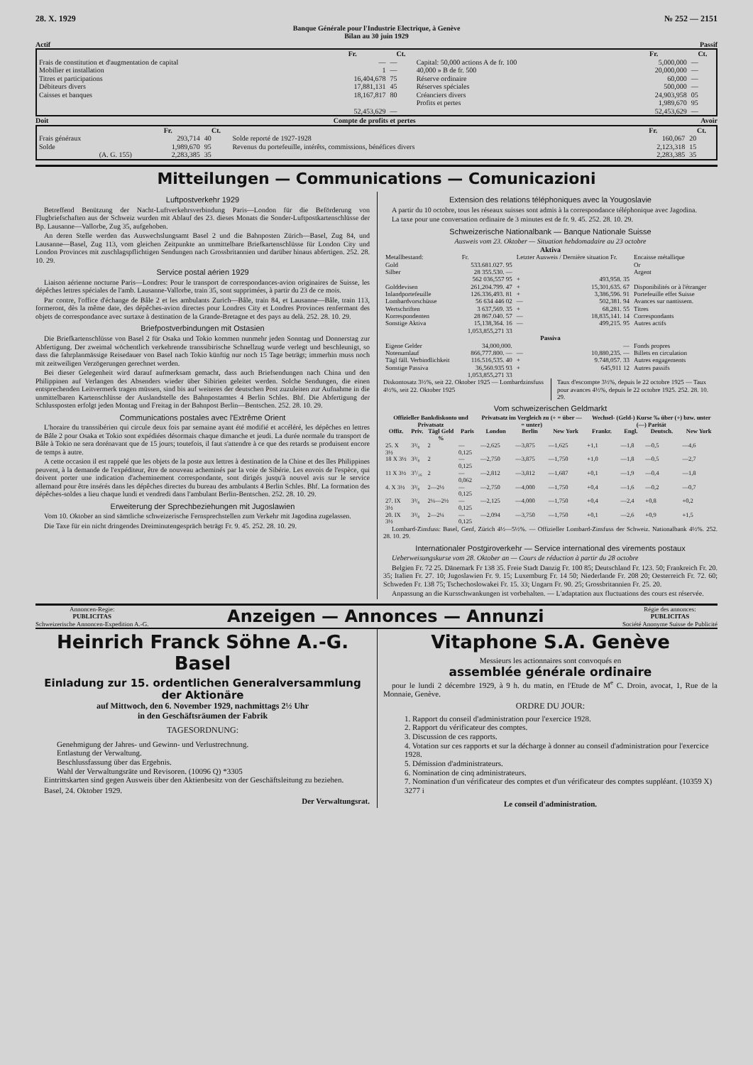28. X. 1929 № 252 — 2151
Banque Générale pour l'Industrie Electrique, à Genève
Bilan au 30 juin 1929
Actif Passif
| | Fr. | Ct. | | Fr. | Ct. |
| Frais de constitution et d'augmentation de capital | — | — | Capital: 50,000 actions A de fr. 100 | 5,000,000 | — |
| Mobilier et installation | 1 | — | 40,000 » B de fr. 500 | 20,000,000 | — |
| Titres et participations | 16,404,678 | 75 | Réserve ordinaire | 60,000 | — |
| Débiteurs divers | 17,881,131 | 45 | Réserves spéciales | 500,000 | — |
| Caisses et banques | 18,167,817 | 80 | Créanciers divers | 24,903,958 | 05 |
| | | | Profits et pertes | 1,989,670 | 95 |
| | 52,453,629 | — | | 52,453,629 | — |
Doit Compte de profits et pertes Avoir
| | Fr. | Ct. | | Fr. | Ct. |
| Frais généraux | 293,714 | 40 | Solde reporté de 1927-1928 | 160,067 | 20 |
| Solde | 1,989,670 | 95 | Revenus du portefeuille, intérêts, commissions, bénéfices divers | 2,123,318 | 15 |
| (A. G. 155) | 2,283,385 | 35 | | 2,283,385 | 35 |
Mitteilungen — Communications — Comunicazioni
Luftpostverkehr 1929
Betreffend Benützung der Nacht-Luftverkehrsverbindung Paris—London für die Beförderung von Flugbriefschaften aus der Schweiz wurden mit Ablauf des 23. dieses Monats die Sonder-Luftpostkartenschlüsse der Bp. Lausanne—Vallorbe, Zug 35, aufgehoben.
An deren Stelle werden das Auswechslungsamt Basel 2 und die Bahnposten Zürich—Basel, Zug 84, und Lausanne—Basel, Zug 113, vom gleichen Zeitpunkte an unmittelbare Briefkartenschlüsse für London City und London Provinces mit zuschlagspflichtigen Sendungen nach Grossbritannien und darüber hinaus abfertigen. 252. 28. 10. 29.
Service postal aérien 1929
Liaison aérienne nocturne Paris—Londres: Pour le transport de correspondances-avion originaires de Suisse, les dépêches lettres spéciales de l'amb. Lausanne-Vallorbe, train 35, sont supprimées, à partir du 23 de ce mois.
Par contre, l'office d'échange de Bâle 2 et les ambulants Zurich—Bâle, train 84, et Lausanne—Bâle, train 113, formeront, dès la même date, des dépêches-avion directes pour Londres City et Londres Provinces renfermant des objets de correspondance avec surtaxe à destination de la Grande-Bretagne et des pays au delà. 252. 28. 10. 29.
Briefpostverbindungen mit Ostasien
Die Briefkartenschlüsse von Basel 2 für Osaka und Tokio kommen nunmehr jeden Sonntag und Donnerstag zur Abfertigung. Der zweimal wöchentlich verkehrende transsibirische Schnellzug wurde verlegt und beschleunigt, so dass die fahrplanmässige Reisedauer von Basel nach Tokio künftig nur noch 15 Tage beträgt; immerhin muss noch mit zeitweiligen Verzögerungen gerechnet werden.
Bei dieser Gelegenheit wird darauf aufmerksam gemacht, dass auch Briefsendungen nach China und den Philippinen auf Verlangen des Absenders wieder über Sibirien geleitet werden. Solche Sendungen, die einen entsprechenden Leitvermerk tragen müssen, sind bis auf weiteres der deutschen Post zuzuleiten zur Aufnahme in die unmittelbaren Kartenschlüsse der Auslandstelle des Bahnpostamtes 4 Berlin Schles. Bhf. Die Abfertigung der Schlussposten erfolgt jeden Montag und Freitag in der Bahnpost Berlin—Bentschen. 252. 28. 10. 29.
Communications postales avec l'Extrême Orient
L'horaire du transsibérien qui circule deux fois par semaine ayant été modifié et accéléré, les dépêches en lettres de Bâle 2 pour Osaka et Tokio sont expédiées désormais chaque dimanche et jeudi. La durée normale du transport de Bâle à Tokio ne sera dorénavant que de 15 jours; toutefois, il faut s'attendre à ce que des retards se produisent encore de temps à autre.
A cette occasion il est rappelé que les objets de la poste aux lettres à destination de la Chine et des îles Philippines peuvent, à la demande de l'expéditeur, être de nouveau acheminés par la voie de Sibérie. Les envois de l'espèce, qui doivent porter une indication d'acheminement correspondante, sont dirigés jusqu'à nouvel avis sur le service allemand pour être insérés dans les dépêches directes du bureau des ambulants 4 Berlin Schles. Bhf. La formation des dépêches-soldes a lieu chaque lundi et vendredi dans l'ambulant Berlin-Bentschen. 252. 28. 10. 29.
Erweiterung der Sprechbeziehungen mit Jugoslawien
Vom 10. Oktober an sind sämtliche schweizerische Fernsprechstellen zum Verkehr mit Jagodina zugelassen.
Die Taxe für ein nicht dringendes Dreiminutengespräch beträgt Fr. 9. 45. 252. 28. 10. 29.
Extension des relations téléphoniques avec la Yougoslavie
A partir du 10 octobre, tous les réseaux suisses sont admis à la correspondance téléphonique avec Jagodina.
La taxe pour une conversation ordinaire de 3 minutes est de fr. 9. 45. 252. 28. 10. 29.
Schweizerische Nationalbank — Banque Nationale Suisse
Ausweis vom 23. Oktober — Situation hebdomadaire au 23 octobre
Aktiva
| Metallbestand: | Fr. | Letzter Ausweis / Dernière situation Fr. | | Encaisse métallique |
| Gold | 533.681.027. 95 | | | Or |
| Silber | 28 355.530. — | | | Argent |
| | 562 036,557 95 | + | 493,958. 35 | |
| Golddevisen | 261,204.799. 47 | + | 15,301,635. 67 | Disponibilités or à l'étranger |
| Inlandportefeuille | 126.336,493. 81 | + | 3,386,596. 91 | Portefeuille effet Suisse |
| Lombardvorschüsse | 56 634 446 02 | — | 502,381. 94 | Avances sur nantissem. |
| Wertschriften | 3 637,569. 35 | + | 68,281. 55 | Titres |
| Korrespondenten | 28 867.040. 57 | — | 18,835,141. 14 | Correspondants |
| Sonstige Aktiva | 15,138,364. 16 | — | 499,215. 95 | Autres actifs |
| | 1,053,855,271 33 | | | |
| Passiva | | | | |
| Eigene Gelder | 34,000,000. | | — | Fonds propres |
| Notenumlauf | 866,777.800. — | — | 10,880,235. — | Billets en circulation |
| Tägl fäll. Verbindlichkeit | 116.516,535. 40 | + | 9.748,057. 33 | Autres engagements |
| Sonstige Passiva | 36,560.935 93 | + | 645,911 12 | Autres passifs |
| | 1,053,855,271 33 | | | |
Diskontosatz 3½%, seit 22. Oktober 1925 — Lombardzinsfuss 4½%, seit 22. Oktober 1925
Taux d'escompte 3½%, depuis le 22 octobre 1925 — Taux pour avances 4½%, depuis le 22 octobre 1925. 252. 28. 10. 29.
Vom schweizerischen Geldmarkt
| Offizieller Bankdiskonto und Privatsatz | | | | Privatsatz im Vergleich zu (+ = über — = unter) | | | Wechsel- (Geld-) Kurse ‰ über (+) bzw. unter (—) Parität | | | |
| --- | --- | --- | --- | --- | --- | --- | --- | --- | --- | --- |
| Offiz. | Priv. | Tägl Geld % | Paris | London | Berlin | New York | Frankr. | Engl. | Deutsch. | New York |
| 25. X 3½ | 3³/₈ | 2 | —0,125 | —2,625 | —3,875 | —1,625 | +1,1 | —1,8 | —0,5 | —4,6 |
| 18 X 3½ | 3³/₈ | 2 | —0,125 | —2,750 | —3,875 | —1,750 | +1,0 | —1,8 | —0,5 | —2,7 |
| 11 X 3½ | 3⁷/₁₆ | 2 | —0,062 | —2,812 | —3,812 | —1,687 | +0,1 | —1,9 | —0,4 | —1,8 |
| 4. X 3½ | 3³/₈ | 2—2½ | —0,125 | —2,750 | —4,000 | —1,750 | +0,4 | —1,6 | —0,2 | —0,7 |
| 27. IX 3½ | 3³/₈ | 2¼—2½ | —0,125 | —2,125 | —4,000 | —1,750 | +0,4 | —2,4 | +0,8 | +0,2 |
| 20. IX 3½ | 3³/₈ | 2—2¼ | —0,125 | —2,094 | —3,750 | —1,750 | +0,1 | —2,6 | +0,9 | +1,5 |
Lombard-Zinsfuss: Basel, Genf, Zürich 4½—5½%. — Offizieller Lombard-Zinsfuss der Schweiz. Nationalbank 4½%. 252. 28. 10. 29.
Internationaler Postgiroverkehr — Service international des virements postaux
Ueberweisungskurse vom 28. Oktober an — Cours de réduction à partir du 28 octobre
Belgien Fr. 72 25. Dänemark Fr 138 35. Freie Stadt Danzig Fr. 100 85; Deutschland Fr. 123. 50; Frankreich Fr. 20. 35; Italien Fr. 27. 10; Jugoslawien Fr. 9. 15; Luxemburg Fr. 14 50; Niederlande Fr. 208 20; Oesterreich Fr. 72. 60; Schweden Fr. 138 75; Tschechoslowakei Fr. 15. 33; Ungarn Fr. 90. 25; Grossbritannien Fr. 25. 20.
Anpassung an die Kursschwankungen ist vorbehalten. — L'adaptation aux fluctuations des cours est réservée.
Annoncen-Regie:
PUBLICITAS
Schweizerische Annoncen-Expedition A.-G.
Anzeigen — Annonces — Annunzi
Régie des annonces:
PUBLICITAS
Société Anonyme Suisse de Publicité
Heinrich Franck Söhne A.-G. Basel
Einladung zur 15. ordentlichen Generalversammlung der Aktionäre
auf Mittwoch, den 6. November 1929, nachmittags 2½ Uhr
in den Geschäftsräumen der Fabrik
TAGESORDNUNG:
Genehmigung der Jahres- und Gewinn- und Verlustrechnung.
Entlastung der Verwaltung.
Beschlussfassung über das Ergebnis.
Wahl der Verwaltungsräte und Revisoren. (10096 Q) *3305
Eintrittskarten sind gegen Ausweis über den Aktienbesitz von der Geschäftsleitung zu beziehen.
Basel, 24. Oktober 1929.
Der Verwaltungsrat.
Vitaphone S.A. Genève
Messieurs les actionnaires sont convoqués en
assemblée générale ordinaire
pour le lundi 2 décembre 1929, à 9 h. du matin, en l'Etude de M<sup>e</sup> C. Droin, avocat, 1, Rue de la Monnaie, Genève.
ORDRE DU JOUR:
1. Rapport du conseil d'administration pour l'exercice 1928.
2. Rapport du vérificateur des comptes.
3. Discussion de ces rapports.
4. Votation sur ces rapports et sur la décharge à donner au conseil d'administration pour l'exercice 1928.
5. Démission d'administrateurs.
6. Nomination de cinq administrateurs.
7. Nomination d'un vérificateur des comptes et d'un vérificateur des comptes suppléant. (10359 X) 3277 i
Le conseil d'administration.